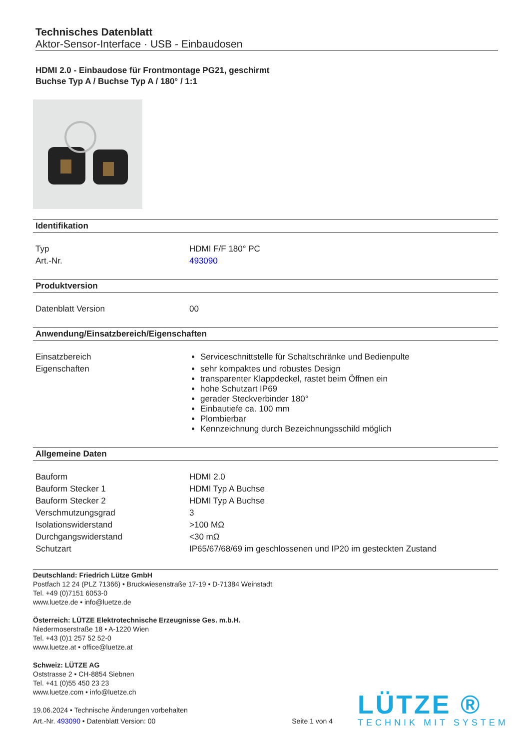Technisches Datenblatt
Aktor-Sensor-Interface · USB - Einbaudosen
HDMI 2.0 - Einbaudose für Frontmontage PG21, geschirmt
Buchse Typ A / Buchse Typ A / 180° / 1:1
Identifikation
| Typ | HDMI F/F 180° PC |
| Art.-Nr. | 493090 |
Produktversion
| Datenblatt Version | 00 |
Anwendung/Einsatzbereich/Eigenschaften
| Einsatzbereich | Serviceschnittstelle für Schaltschränke und Bedienpulte |
| Eigenschaften | sehr kompaktes und robustes Design transparenter Klappdeckel, rastet beim Öffnen ein hohe Schutzart IP69 gerader Steckverbinder 180° Einbautiefe ca. 100 mm Plombierbar Kennzeichnung durch Bezeichnungsschild möglich |
Allgemeine Daten
| Bauform | HDMI 2.0 |
| Bauform Stecker 1 | HDMI Typ A Buchse |
| Bauform Stecker 2 | HDMI Typ A Buchse |
| Verschmutzungsgrad | 3 |
| Isolationswiderstand | >100 MΩ |
| Durchgangswiderstand | <30 mΩ |
| Schutzart | IP65/67/68/69 im geschlossenen und IP20 im gesteckten Zustand |
Deutschland: Friedrich Lütze GmbH
Postfach 12 24 (PLZ 71366) • Bruckwiesenstraße 17-19 • D-71384 Weinstadt
Tel. +49 (0)7151 6053-0
www.luetze.de • info@luetze.de
Österreich: LÜTZE Elektrotechnische Erzeugnisse Ges. m.b.H.
Niedermoserstraße 18 • A-1220 Wien
Tel. +43 (0)1 257 52 52-0
www.luetze.at • office@luetze.at
Schweiz: LÜTZE AG
Oststrasse 2 • CH-8854 Siebnen
Tel. +41 (0)55 450 23 23
www.luetze.com • info@luetze.ch
19.06.2024 • Technische Änderungen vorbehalten
Art.-Nr. 493090 • Datenblatt Version: 00 Seite 1 von 4
LÜTZE ®
TECHNIK MIT SYSTEM